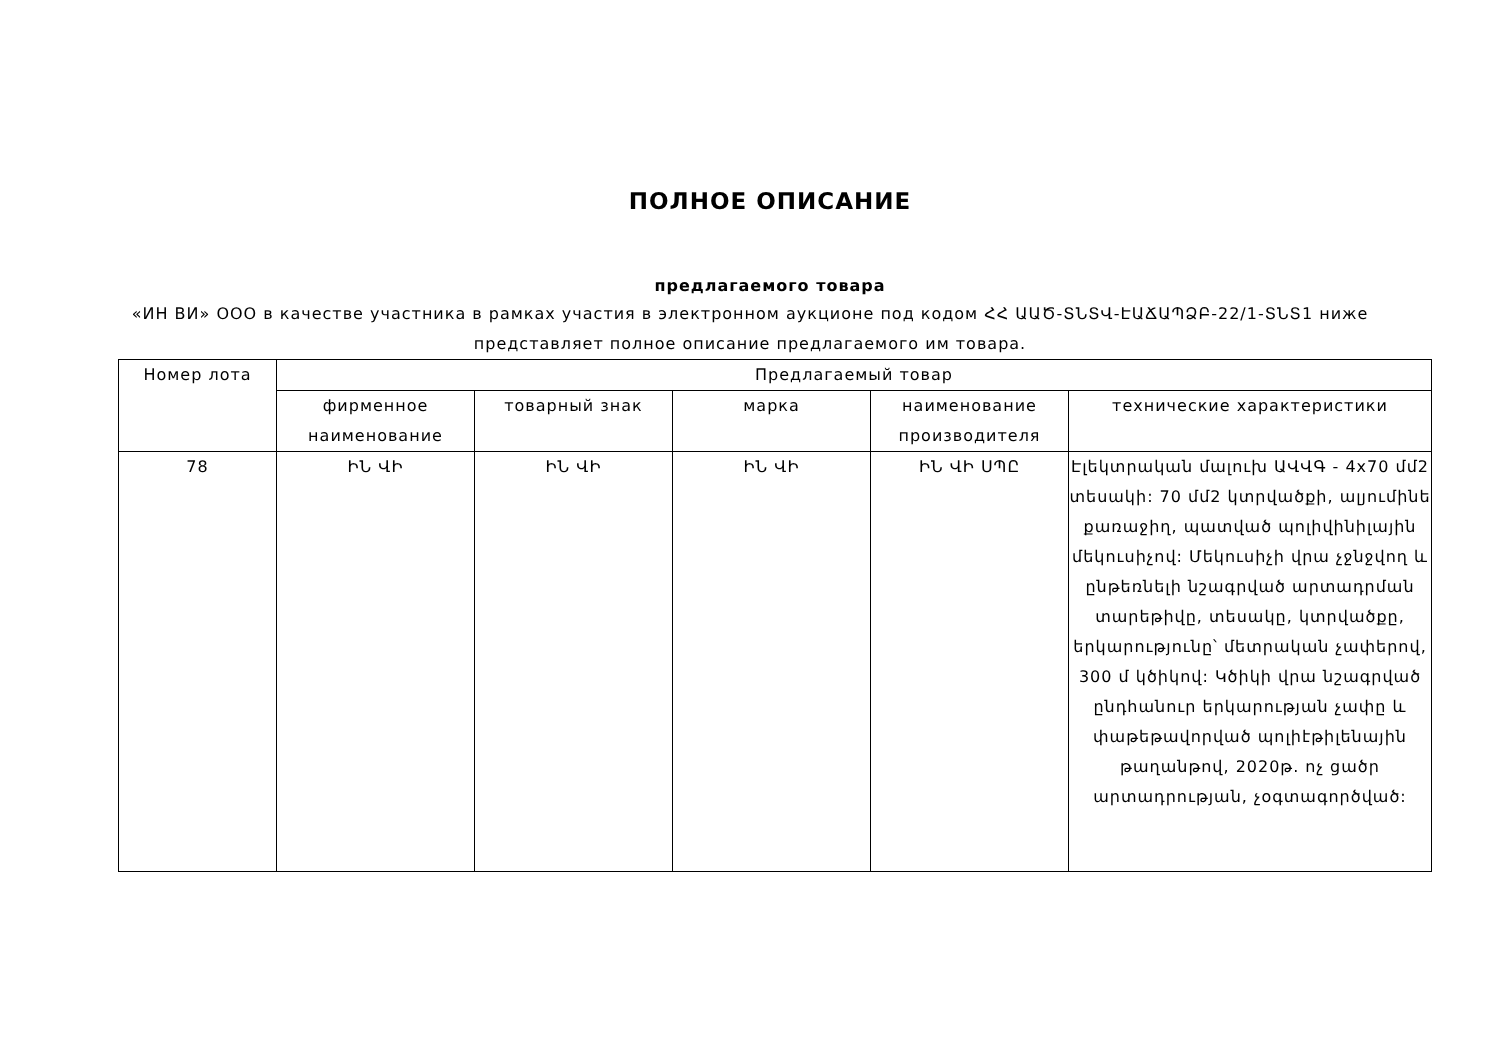ПОЛНОЕ ОПИСАНИЕ
предлагаемого товара
«ИН ВИ» ООО в качестве участника в рамках участия в электронном аукционе под кодом ՀՀ ԱԱԾ-ՏՆՏՎ-ԷԱՃԱՊՁԲ-22/1-ՏՆՏ1 ниже представляет полное описание предлагаемого им товара.
| Номер лота | Предлагаемый товар | | | | |
| --- | --- | --- | --- | --- | --- |
| | фирменное наименование | товарный знак | марка | наименование производителя | технические характеристики |
| 78 | ԻՆ ՎԻ | ԻՆ ՎԻ | ԻՆ ՎԻ | ԻՆ ՎԻ ՍՊԸ | Էլեկտրական մալուխ ԱՎՎԳ - 4x70 մմ2 տեսակի: 70 մմ2 կտրվածքի, ալյումինե քառաջիղ, պատված պոլիվինիլային մեկուսիչով: Մեկուսիչի վրա չջնջվող և ընթեռնելի նշագրված արտադրման տարեթիվը, տեսակը, կտրվածքը, երկարությունը՝ մետրական չափերով, 300 մ կծիկով: Կծիկի վրա նշագրված ընդհանուր երկարության չափը և փաթեթավորված պոլիէթիլենային թաղանթով, 2020թ. ոչ ցածր արտադրության, չօգտագործված: |